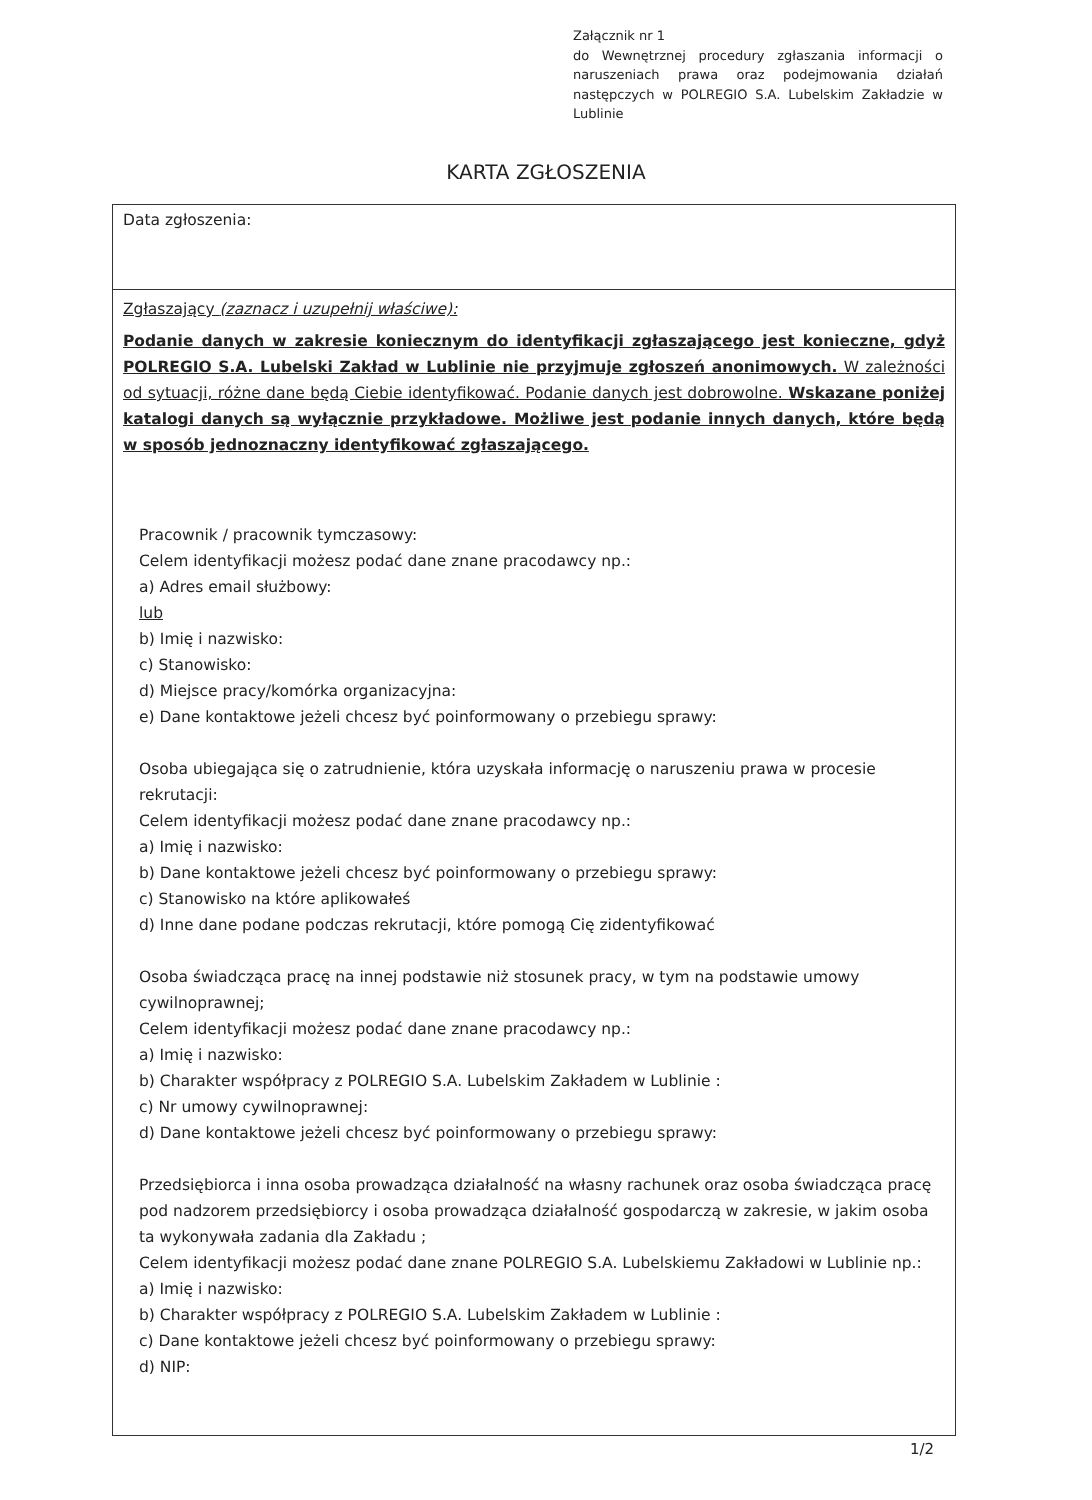Załącznik nr 1
do Wewnętrznej procedury zgłaszania informacji o naruszeniach prawa oraz podejmowania działań następczych w POLREGIO S.A. Lubelskim Zakładzie w Lublinie
KARTA ZGŁOSZENIA
Data zgłoszenia:
Zgłaszający (zaznacz i uzupełnij właściwe):
Podanie danych w zakresie koniecznym do identyfikacji zgłaszającego jest konieczne, gdyż POLREGIO S.A. Lubelski Zakład w Lublinie nie przyjmuje zgłoszeń anonimowych. W zależności od sytuacji, różne dane będą Ciebie identyfikować. Podanie danych jest dobrowolne. Wskazane poniżej katalogi danych są wyłącznie przykładowe. Możliwe jest podanie innych danych, które będą w sposób jednoznaczny identyfikować zgłaszającego.
Pracownik / pracownik tymczasowy:
Celem identyfikacji możesz podać dane znane pracodawcy np.:
a) Adres email służbowy:
lub
b) Imię i nazwisko:
c) Stanowisko:
d) Miejsce pracy/komórka organizacyjna:
e) Dane kontaktowe jeżeli chcesz być poinformowany o przebiegu sprawy:
Osoba ubiegająca się o zatrudnienie, która uzyskała informację o naruszeniu prawa w procesie rekrutacji:
Celem identyfikacji możesz podać dane znane pracodawcy np.:
a) Imię i nazwisko:
b) Dane kontaktowe jeżeli chcesz być poinformowany o przebiegu sprawy:
c) Stanowisko na które aplikowałeś
d) Inne dane podane podczas rekrutacji, które pomogą Cię zidentyfikować
Osoba świadcząca pracę na innej podstawie niż stosunek pracy, w tym na podstawie umowy cywilnoprawnej;
Celem identyfikacji możesz podać dane znane pracodawcy np.:
a) Imię i nazwisko:
b) Charakter współpracy z POLREGIO S.A. Lubelskim Zakładem w Lublinie :
c) Nr umowy cywilnoprawnej:
d) Dane kontaktowe jeżeli chcesz być poinformowany o przebiegu sprawy:
Przedsiębiorca i inna osoba prowadząca działalność na własny rachunek oraz osoba świadcząca pracę pod nadzorem przedsiębiorcy i osoba prowadząca działalność gospodarczą w zakresie, w jakim osoba ta wykonywała zadania dla Zakładu ;
Celem identyfikacji możesz podać dane znane POLREGIO S.A. Lubelskiemu Zakładowi w Lublinie np.:
a) Imię i nazwisko:
b) Charakter współpracy z POLREGIO S.A. Lubelskim Zakładem w Lublinie :
c) Dane kontaktowe jeżeli chcesz być poinformowany o przebiegu sprawy:
d) NIP:
1/2